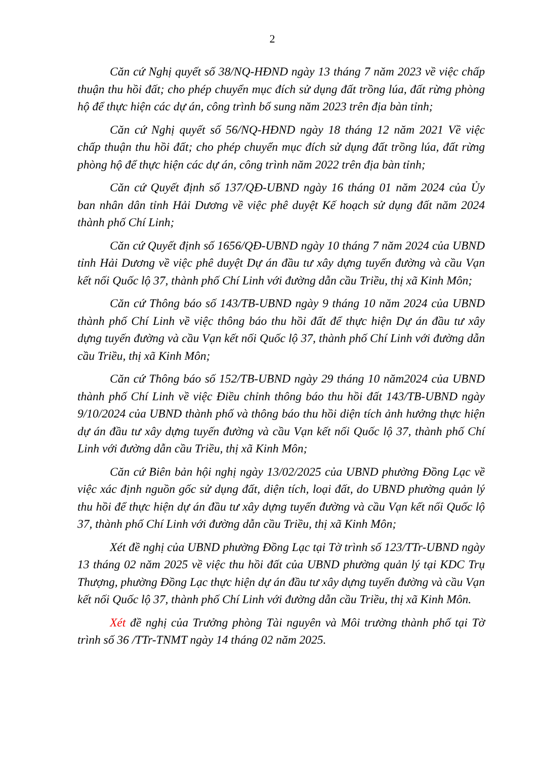2
Căn cứ Nghị quyết số 38/NQ-HĐND ngày 13 tháng 7 năm 2023 về việc chấp thuận thu hồi đất; cho phép chuyển mục đích sử dụng đất trồng lúa, đất rừng phòng hộ để thực hiện các dự án, công trình bổ sung năm 2023 trên địa bàn tỉnh;
Căn cứ Nghị quyết số 56/NQ-HĐND ngày 18 tháng 12 năm 2021 Về việc chấp thuận thu hồi đất; cho phép chuyển mục đích sử dụng đất trồng lúa, đất rừng phòng hộ để thực hiện các dự án, công trình năm 2022 trên địa bàn tỉnh;
Căn cứ Quyết định số 137/QĐ-UBND ngày 16 tháng 01 năm 2024 của Ủy ban nhân dân tỉnh Hải Dương về việc phê duyệt Kế hoạch sử dụng đất năm 2024 thành phố Chí Linh;
Căn cứ Quyết định số 1656/QĐ-UBND ngày 10 tháng 7 năm 2024 của UBND tỉnh Hải Dương về việc phê duyệt Dự án đầu tư xây dựng tuyến đường và cầu Vạn kết nối Quốc lộ 37, thành phố Chí Linh với đường dẫn cầu Triều, thị xã Kinh Môn;
Căn cứ Thông báo số 143/TB-UBND ngày 9 tháng 10 năm 2024 của UBND thành phố Chí Linh về việc thông báo thu hồi đất để thực hiện Dự án đầu tư xây dựng tuyến đường và cầu Vạn kết nối Quốc lộ 37, thành phố Chí Linh với đường dẫn cầu Triều, thị xã Kinh Môn;
Căn cứ Thông báo số 152/TB-UBND ngày 29 tháng 10 năm2024 của UBND thành phố Chí Linh về việc Điều chỉnh thông báo thu hồi đất 143/TB-UBND ngày 9/10/2024 của UBND thành phố và thông báo thu hồi diện tích ảnh hưởng thực hiện dự án đầu tư xây dựng tuyến đường và cầu Vạn kết nối Quốc lộ 37, thành phố Chí Linh với đường dẫn cầu Triều, thị xã Kinh Môn;
Căn cứ Biên bản hội nghị ngày 13/02/2025 của UBND phường Đồng Lạc về việc xác định nguồn gốc sử dụng đất, diện tích, loại đất, do UBND phường quản lý thu hồi để thực hiện dự án đầu tư xây dựng tuyến đường và cầu Vạn kết nối Quốc lộ 37, thành phố Chí Linh với đường dẫn cầu Triều, thị xã Kinh Môn;
Xét đề nghị của UBND phường Đồng Lạc tại Tờ trình số 123/TTr-UBND ngày 13 tháng 02 năm 2025 về việc thu hồi đất của UBND phường quản lý tại KDC Trụ Thượng, phường Đồng Lạc thực hiện dự án đầu tư xây dựng tuyến đường và cầu Vạn kết nối Quốc lộ 37, thành phố Chí Linh với đường dẫn cầu Triều, thị xã Kinh Môn.
Xét đề nghị của Trưởng phòng Tài nguyên và Môi trường thành phố tại Tờ trình số 36 /TTr-TNMT ngày 14 tháng 02 năm 2025.